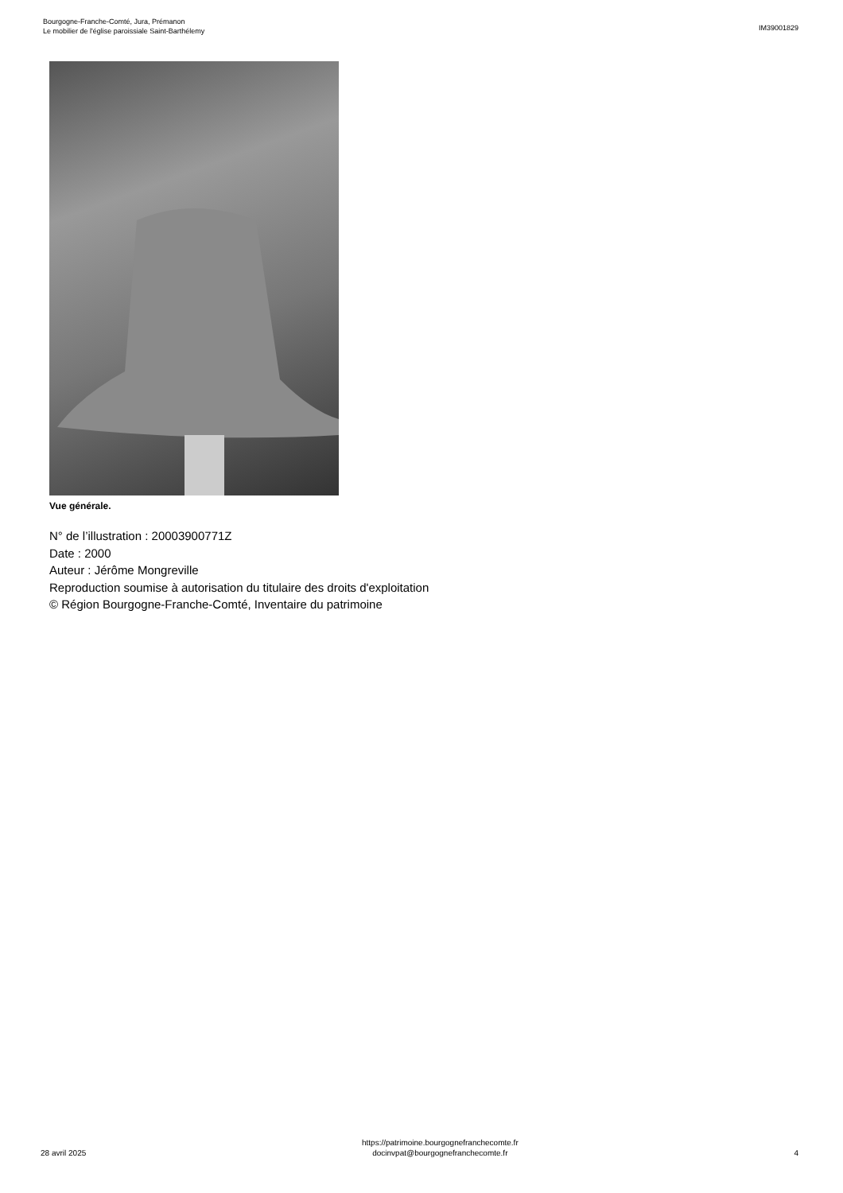Bourgogne-Franche-Comté, Jura, Prémanon
Le mobilier de l'église paroissiale Saint-Barthélemy
IM39001829
Vue générale.
N° de l’illustration : 20003900771Z
Date : 2000
Auteur : Jérôme Mongreville
Reproduction soumise à autorisation du titulaire des droits d'exploitation
© Région Bourgogne-Franche-Comté, Inventaire du patrimoine
28 avril 2025
https://patrimoine.bourgognefranchecomte.fr
docinvpat@bourgognefranchecomte.fr
4